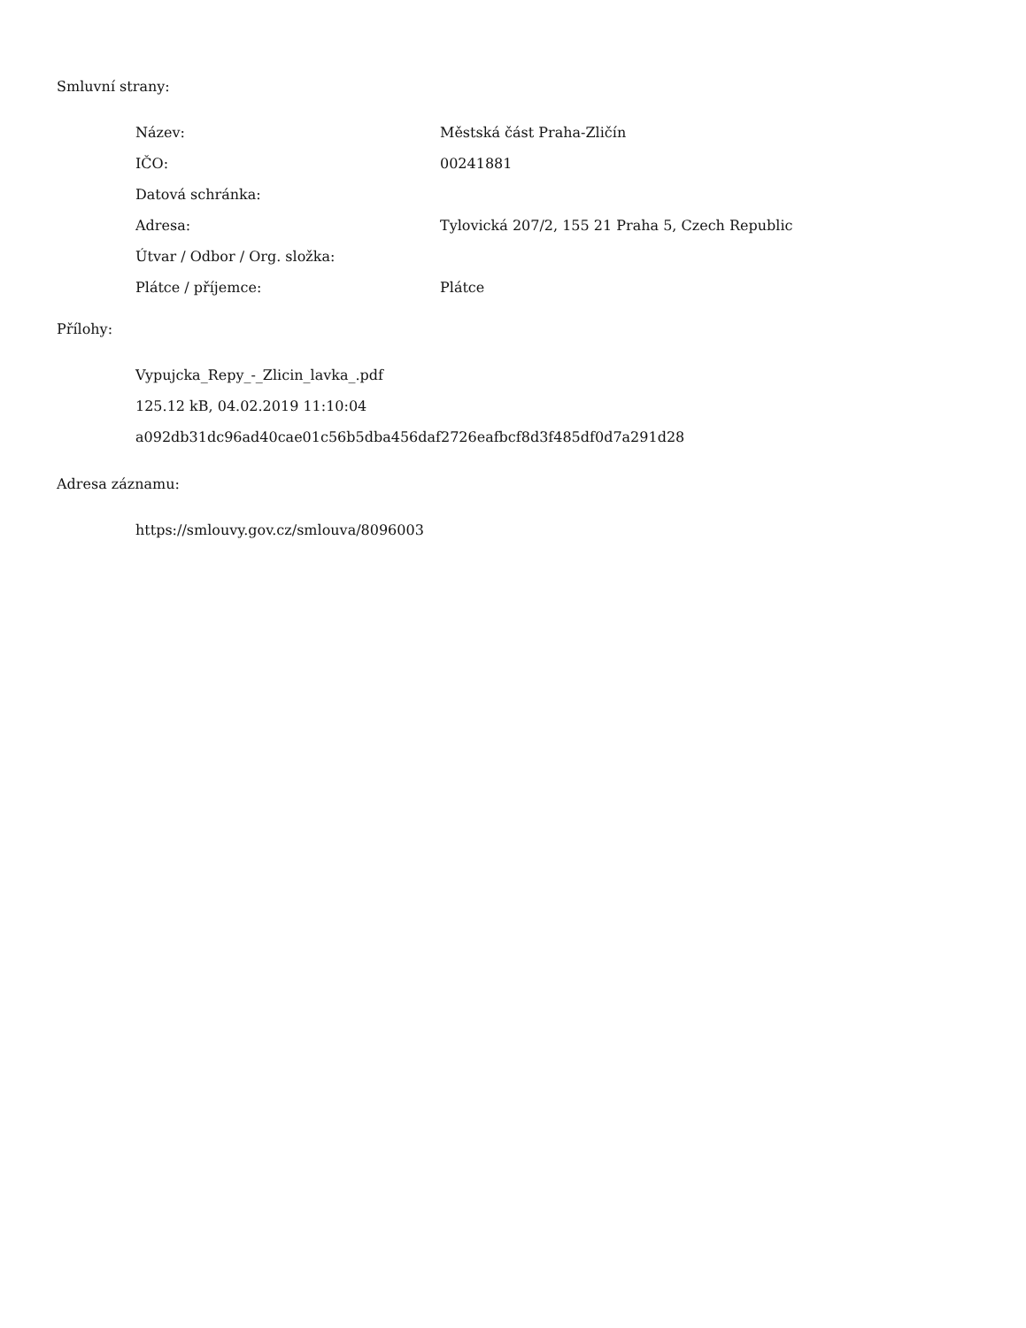Smluvní strany:
| Název: | Městská část Praha-Zličín |
| IČO: | 00241881 |
| Datová schránka: | |
| Adresa: | Tylovická 207/2, 155 21 Praha 5, Czech Republic |
| Útvar / Odbor / Org. složka: | |
| Plátce / příjemce: | Plátce |
Přílohy:
Vypujcka_Repy_-_Zlicin_lavka_.pdf
125.12 kB, 04.02.2019 11:10:04
a092db31dc96ad40cae01c56b5dba456daf2726eafbcf8d3f485df0d7a291d28
Adresa záznamu:
https://smlouvy.gov.cz/smlouva/8096003